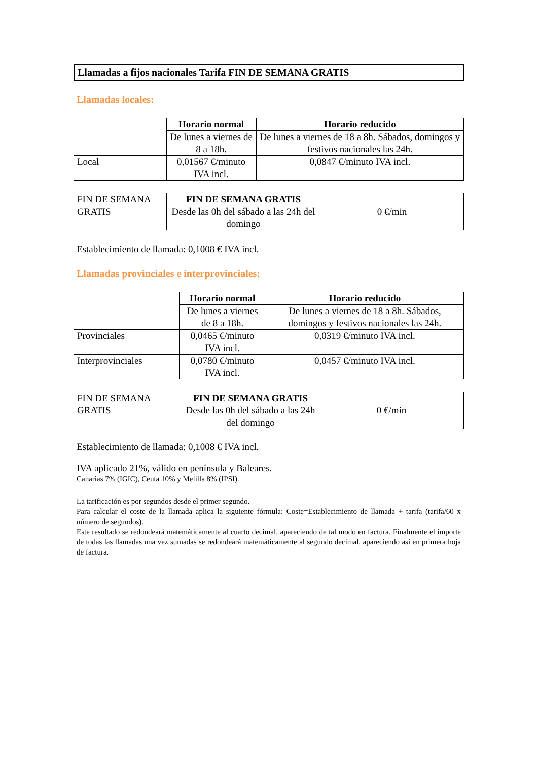Llamadas a fijos nacionales Tarifa FIN DE SEMANA GRATIS
Llamadas locales:
| | Horario normal | Horario reducido |
| | De lunes a viernes de 8 a 18h. | De lunes a viernes de 18 a 8h. Sábados, domingos y festivos nacionales las 24h. |
| Local | 0,01567 €/minuto IVA incl. | 0,0847 €/minuto IVA incl. |
| FIN DE SEMANA GRATIS | FIN DE SEMANA GRATIS Desde las 0h del sábado a las 24h del domingo | 0 €/min |
Establecimiento de llamada: 0,1008 € IVA incl.
Llamadas provinciales e interprovinciales:
| | Horario normal | Horario reducido |
| | De lunes a viernes de 8 a 18h. | De lunes a viernes de 18 a 8h. Sábados, domingos y festivos nacionales las 24h. |
| Provinciales | 0,0465 €/minuto IVA incl. | 0,0319 €/minuto IVA incl. |
| Interprovinciales | 0,0780 €/minuto IVA incl. | 0,0457 €/minuto IVA incl. |
| FIN DE SEMANA GRATIS | FIN DE SEMANA GRATIS Desde las 0h del sábado a las 24h del domingo | 0 €/min |
Establecimiento de llamada: 0,1008 € IVA incl.
IVA aplicado 21%, válido en península y Baleares.
Canarias 7% (IGIC), Ceuta 10% y Melilla 8% (IPSI).
La tarificación es por segundos desde el primer segundo.
Para calcular el coste de la llamada aplica la siguiente fórmula: Coste=Establecimiento de llamada + tarifa (tarifa/60 x número de segundos).
Este resultado se redondeará matemáticamente al cuarto decimal, apareciendo de tal modo en factura. Finalmente el importe de todas las llamadas una vez sumadas se redondeará matemáticamente al segundo decimal, apareciendo así en primera hoja de factura.